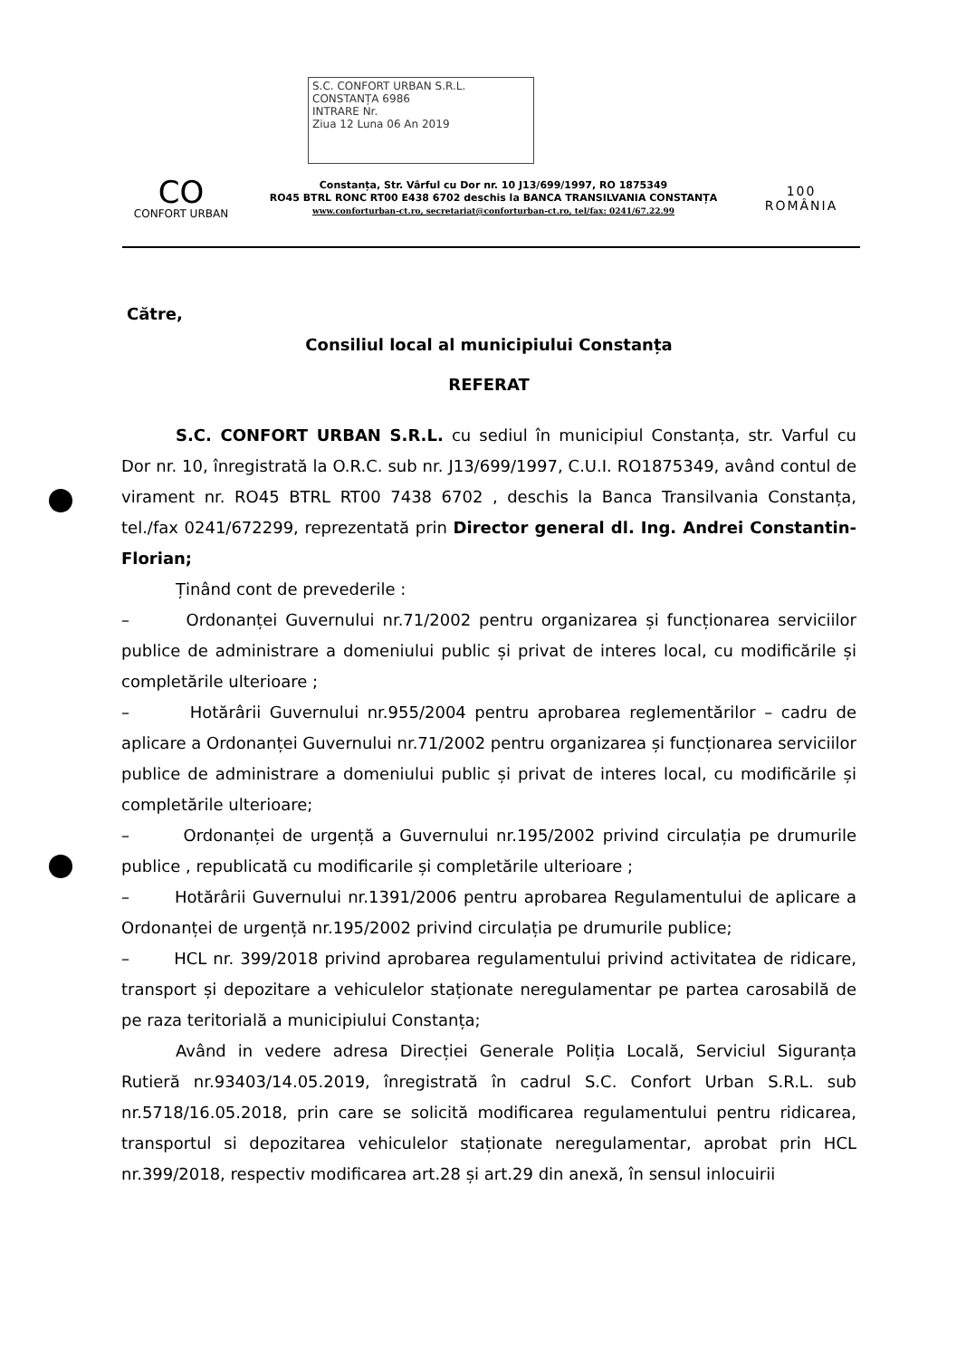S.C. CONFORT URBAN S.R.L.
CONSTANȚA 6986
INTRARE Nr.
Ziua 12 Luna 06 An 2019
CO
CONFORT URBAN
Constanța, Str. Vârful cu Dor nr. 10 J13/699/1997, RO 1875349
RO45 BTRL RONC RT00 E438 6702 deschis la BANCA TRANSILVANIA CONSTANȚA
www.conforturban-ct.ro, secretariat@conforturban-ct.ro, tel/fax: 0241/67.22.99
100
ROMÂNIA
Către,
Consiliul local al municipiului Constanța
REFERAT
S.C. CONFORT URBAN S.R.L. cu sediul în municipiul Constanța, str. Varful cu Dor nr. 10, înregistrată la O.R.C. sub nr. J13/699/1997, C.U.I. RO1875349, având contul de virament nr. RO45 BTRL RT00 7438 6702 , deschis la Banca Transilvania Constanța, tel./fax 0241/672299, reprezentată prin Director general dl. Ing. Andrei Constantin-Florian;
Ținând cont de prevederile :
– Ordonanței Guvernului nr.71/2002 pentru organizarea și funcționarea serviciilor publice de administrare a domeniului public și privat de interes local, cu modificările și completările ulterioare ;
– Hotărârii Guvernului nr.955/2004 pentru aprobarea reglementărilor – cadru de aplicare a Ordonanței Guvernului nr.71/2002 pentru organizarea și funcționarea serviciilor publice de administrare a domeniului public și privat de interes local, cu modificările și completările ulterioare;
– Ordonanței de urgență a Guvernului nr.195/2002 privind circulația pe drumurile publice , republicată cu modificarile și completările ulterioare ;
– Hotărârii Guvernului nr.1391/2006 pentru aprobarea Regulamentului de aplicare a Ordonanței de urgență nr.195/2002 privind circulația pe drumurile publice;
– HCL nr. 399/2018 privind aprobarea regulamentului privind activitatea de ridicare, transport și depozitare a vehiculelor staționate neregulamentar pe partea carosabilă de pe raza teritorială a municipiului Constanța;
Având in vedere adresa Direcției Generale Poliția Locală, Serviciul Siguranța Rutieră nr.93403/14.05.2019, înregistrată în cadrul S.C. Confort Urban S.R.L. sub nr.5718/16.05.2018, prin care se solicită modificarea regulamentului pentru ridicarea, transportul si depozitarea vehiculelor staționate neregulamentar, aprobat prin HCL nr.399/2018, respectiv modificarea art.28 și art.29 din anexă, în sensul inlocuirii